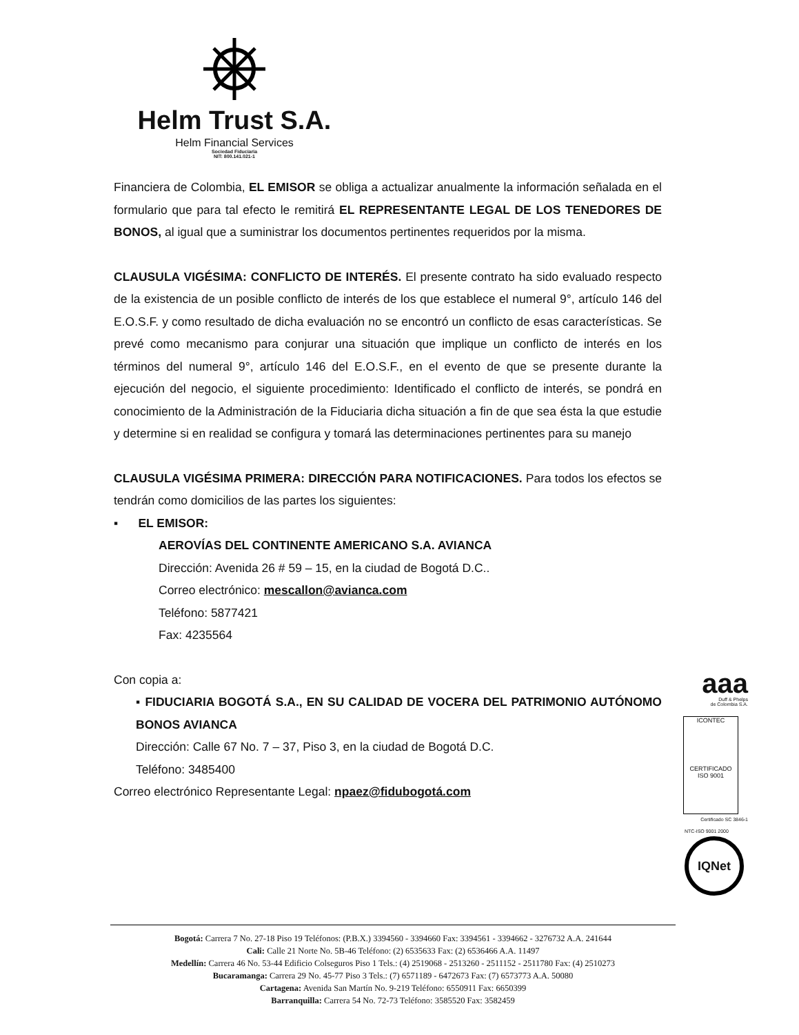Helm Trust S.A.
Helm Financial Services
Sociedad Fiduciaria
NIT: 800.141.021-1
Financiera de Colombia, EL EMISOR se obliga a actualizar anualmente la información señalada en el formulario que para tal efecto le remitirá EL REPRESENTANTE LEGAL DE LOS TENEDORES DE BONOS, al igual que a suministrar los documentos pertinentes requeridos por la misma.
CLAUSULA VIGÉSIMA: CONFLICTO DE INTERÉS. El presente contrato ha sido evaluado respecto de la existencia de un posible conflicto de interés de los que establece el numeral 9°, artículo 146 del E.O.S.F. y como resultado de dicha evaluación no se encontró un conflicto de esas características. Se prevé como mecanismo para conjurar una situación que implique un conflicto de interés en los términos del numeral 9°, artículo 146 del E.O.S.F., en el evento de que se presente durante la ejecución del negocio, el siguiente procedimiento: Identificado el conflicto de interés, se pondrá en conocimiento de la Administración de la Fiduciaria dicha situación a fin de que sea ésta la que estudie y determine si en realidad se configura y tomará las determinaciones pertinentes para su manejo
CLAUSULA VIGÉSIMA PRIMERA: DIRECCIÓN PARA NOTIFICACIONES. Para todos los efectos se tendrán como domicilios de las partes los siguientes:
▪ EL EMISOR:
AEROVÍAS DEL CONTINENTE AMERICANO S.A. AVIANCA
Dirección: Avenida 26 # 59 – 15, en la ciudad de Bogotá D.C..
Correo electrónico: mescallon@avianca.com
Teléfono: 5877421
Fax: 4235564
Con copia a:
▪ FIDUCIARIA BOGOTÁ S.A., EN SU CALIDAD DE VOCERA DEL PATRIMONIO AUTÓNOMO BONOS AVIANCA
Dirección: Calle 67 No. 7 – 37, Piso 3, en la ciudad de Bogotá D.C.
Teléfono: 3485400
Correo electrónico Representante Legal: npaez@fidubogotá.com
aaa
Duff & Phelps
de Colombia S.A.
ICONTEC
CERTIFICADO
ISO 9001
Certificado SC 3846-1
NTC-ISO 9001 2000
IQNet
Bogotá: Carrera 7 No. 27-18 Piso 19 Teléfonos: (P.B.X.) 3394560 - 3394660 Fax: 3394561 - 3394662 - 3276732 A.A. 241644
Cali: Calle 21 Norte No. 5B-46 Teléfono: (2) 6535633 Fax: (2) 6536466 A.A. 11497
Medellín: Carrera 46 No. 53-44 Edificio Colseguros Piso 1 Tels.: (4) 2519068 - 2513260 - 2511152 - 2511780 Fax: (4) 2510273
Bucaramanga: Carrera 29 No. 45-77 Piso 3 Tels.: (7) 6571189 - 6472673 Fax: (7) 6573773 A.A. 50080
Cartagena: Avenida San Martín No. 9-219 Teléfono: 6550911 Fax: 6650399
Barranquilla: Carrera 54 No. 72-73 Teléfono: 3585520 Fax: 3582459